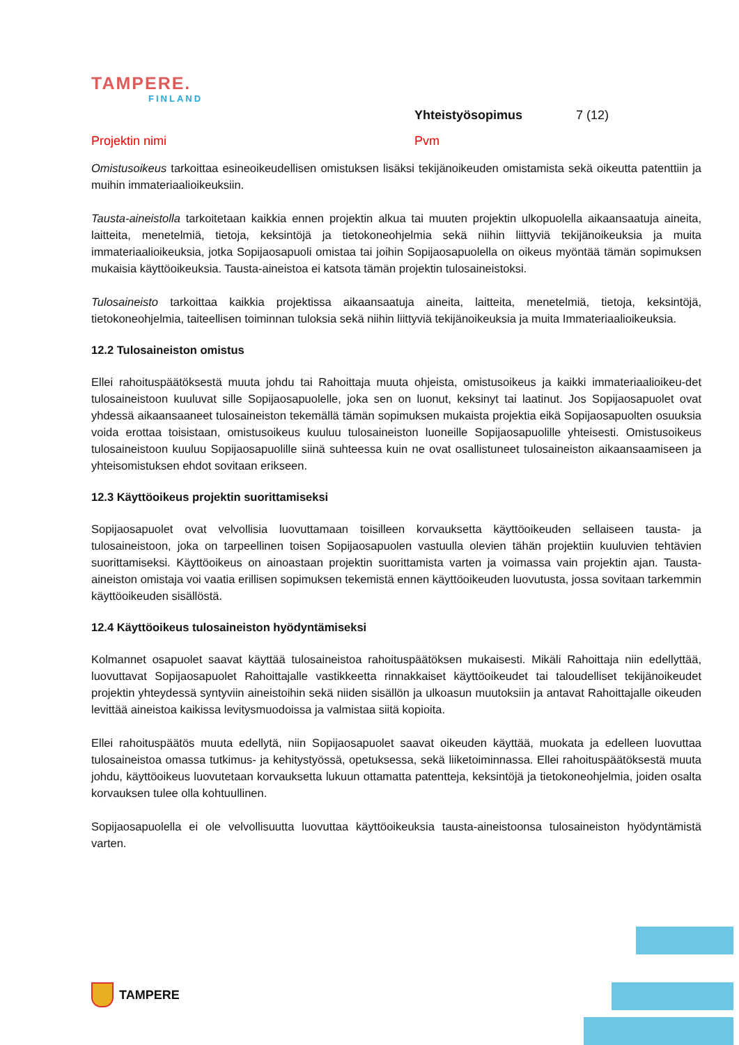TAMPERE.
FINLAND
Yhteistyösopimus 7 (12)
Projektin nimi Pvm
Omistusoikeus tarkoittaa esineoikeudellisen omistuksen lisäksi tekijänoikeuden omistamista sekä oikeutta patenttiin ja muihin immateriaalioikeuksiin.
Tausta-aineistolla tarkoitetaan kaikkia ennen projektin alkua tai muuten projektin ulkopuolella aikaansaatuja aineita, laitteita, menetelmiä, tietoja, keksintöjä ja tietokoneohjelmia sekä niihin liittyviä tekijänoikeuksia ja muita immateriaalioikeuksia, jotka Sopijaosapuoli omistaa tai joihin Sopijaosapuolella on oikeus myöntää tämän sopimuksen mukaisia käyttöoikeuksia. Tausta-aineistoa ei katsota tämän projektin tulosaineistoksi.
Tulosaineisto tarkoittaa kaikkia projektissa aikaansaatuja aineita, laitteita, menetelmiä, tietoja, keksintöjä, tietokoneohjelmia, taiteellisen toiminnan tuloksia sekä niihin liittyviä tekijänoikeuksia ja muita Immateriaalioikeuksia.
12.2 Tulosaineiston omistus
Ellei rahoituspäätöksestä muuta johdu tai Rahoittaja muuta ohjeista, omistusoikeus ja kaikki immateriaalioikeu-det tulosaineistoon kuuluvat sille Sopijaosapuolelle, joka sen on luonut, keksinyt tai laatinut. Jos Sopijaosapuolet ovat yhdessä aikaansaaneet tulosaineiston tekemällä tämän sopimuksen mukaista projektia eikä Sopijaosapuolten osuuksia voida erottaa toisistaan, omistusoikeus kuuluu tulosaineiston luoneille Sopijaosapuolille yhteisesti. Omistusoikeus tulosaineistoon kuuluu Sopijaosapuolille siinä suhteessa kuin ne ovat osallistuneet tulosaineiston aikaansaamiseen ja yhteisomistuksen ehdot sovitaan erikseen.
12.3 Käyttöoikeus projektin suorittamiseksi
Sopijaosapuolet ovat velvollisia luovuttamaan toisilleen korvauksetta käyttöoikeuden sellaiseen tausta- ja tulosaineistoon, joka on tarpeellinen toisen Sopijaosapuolen vastuulla olevien tähän projektiin kuuluvien tehtävien suorittamiseksi. Käyttöoikeus on ainoastaan projektin suorittamista varten ja voimassa vain projektin ajan. Tausta-aineiston omistaja voi vaatia erillisen sopimuksen tekemistä ennen käyttöoikeuden luovutusta, jossa sovitaan tarkemmin käyttöoikeuden sisällöstä.
12.4 Käyttöoikeus tulosaineiston hyödyntämiseksi
Kolmannet osapuolet saavat käyttää tulosaineistoa rahoituspäätöksen mukaisesti. Mikäli Rahoittaja niin edellyttää, luovuttavat Sopijaosapuolet Rahoittajalle vastikkeetta rinnakkaiset käyttöoikeudet tai taloudelliset tekijänoikeudet projektin yhteydessä syntyviin aineistoihin sekä niiden sisällön ja ulkoasun muutoksiin ja antavat Rahoittajalle oikeuden levittää aineistoa kaikissa levitysmuodoissa ja valmistaa siitä kopioita.
Ellei rahoituspäätös muuta edellytä, niin Sopijaosapuolet saavat oikeuden käyttää, muokata ja edelleen luovuttaa tulosaineistoa omassa tutkimus- ja kehitystyössä, opetuksessa, sekä liiketoiminnassa. Ellei rahoituspäätöksestä muuta johdu, käyttöoikeus luovutetaan korvauksetta lukuun ottamatta patentteja, keksintöjä ja tietokoneohjelmia, joiden osalta korvauksen tulee olla kohtuullinen.
Sopijaosapuolella ei ole velvollisuutta luovuttaa käyttöoikeuksia tausta-aineistoonsa tulosaineiston hyödyntämistä varten.
TAMPERE